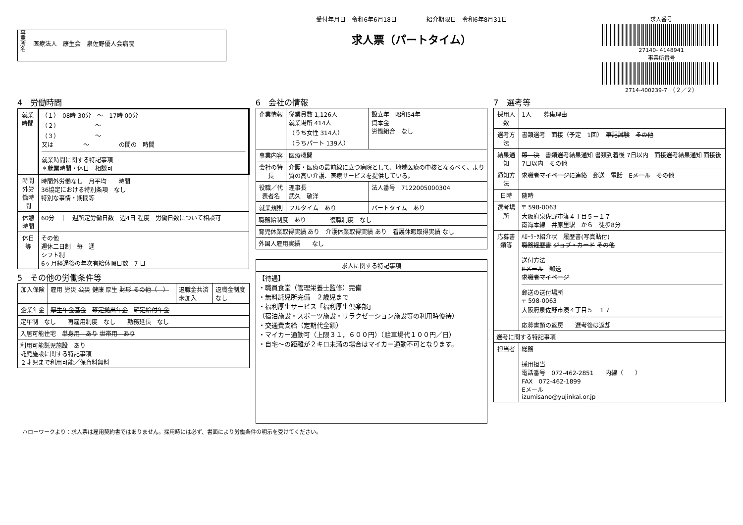事業所名
医療法人　康生会　泉佐野優人会病院
受付年月日　令和6年6月18日　　　　　紹介期限日　令和6年8月31日
求人票（パートタイム）
求人番号
27140- 4148941
事業所番号
2714-400239-7　（２／２）
4　労働時間
| 就業時間 | （１） 08時 30分 ～ 17時 00分 （２） ～ （３） ～ 又は ～ の間の 時間 就業時間に関する特記事項 ＊就業時間・休日 相談可 |
| 時間外労働時間 | 時間外労働なし 月平均 時間 36協定における特別条項 なし 特別な事情・期間等 |
| 休憩時間 | 60分 ｜ 週所定労働日数 週4日 程度 労働日数について相談可 |
| 休日等 | その他 週休二日制 毎 週 シフト制 6ヶ月経過後の年次有給休暇日数 7 日 |
5　その他の労働条件等
| 加入保険 | 雇用 労災 公災 健康 厚生 財形 その他（ ） | 退職金共済 未加入 | 退職金制度 なし |
| 企業年金 | 厚生年金基金 確定拠出年金 確定給付年金 | | |
| 定年制 なし 再雇用制度 なし 勤務延長 なし | | | |
| 入居可能住宅 単身用 あり 世帯用 あり | | | |
| 利用可能託児施設 あり 託児施設に関する特記事項 ２才児まで利用可能／保育料無料 | | | |
6　会社の情報
| 企業情報 | 従業員数 1,126人 就業場所 414人 （うち女性 314人） （うちパート 139人） | 設立年 昭和54年 資本金 労働組合 なし |
| 事業内容 | 医療機関 | |
| 会社の特長 | 介護・医療の最前線に立つ病院として、地域医療の中核となるべく、より質の高い介護、医療サービスを提供している。 | |
| 役職／代表者名 | 理事長 武久 敬洋 | 法人番号 7122005000304 |
| 就業規則 | フルタイム あり | パートタイム あり |
| 職務給制度 あり 復職制度 なし | | |
| 育児休業取得実績 あり 介護休業取得実績 あり 看護休暇取得実績 なし | | |
| 外国人雇用実績 なし | | |
| 求人に関する特記事項 |
| --- |
| 【待遇】 ・職員食堂（管理栄養士監修）完備 ・無料託児所完備 ２歳児まで ・福利厚生サービス「福利厚生倶楽部」 （宿泊施設・スポーツ施設・リラクゼーション施設等の利用時優待） ・交通費支給（定期代全額） ・マイカー通勤可（上限３１，６００円）（駐車場代１００円／日） ・自宅～の距離が２キロ未満の場合はマイカー通勤不可となります。 |
7　選考等
| 採用人数 | 1人 募集理由 |
| 選考方法 | 書類選考 面接（予定 1回） 筆記試験 その他 |
| 結果通知 | 即 決 書類選考結果通知 書類到着後 7日以内 面接選考結果通知 面接後 7日以内 その他 |
| 通知方法 | 求職者マイページに連絡 郵送 電話 Eメール その他 |
| 日時 | 随時 |
| 選考場所 | 〒 598-0063 大阪府泉佐野市湊４丁目５－１７ 南海本線 井原里駅 から 徒歩8分 |
| 応募書類等 | ﾊﾛｰﾜｰｸ紹介状 履歴書(写真貼付) 職務経歴書 ジョブ・カード その他 送付方法 Eメール 郵送 求職者マイページ 郵送の送付場所 〒 598-0063 大阪府泉佐野市湊４丁目５－１７ 応募書類の返戻 選考後は返却 |
| 選考に関する特記事項 | |
| 担当者 | 総務 採用担当 電話番号 072-462-2851 内線（ ） FAX 072-462-1899 Eメール izumisano@yujinkai.or.jp |
ハローワークより：求人票は雇用契約書ではありません。採用時には必ず、書面により労働条件の明示を受けてください。